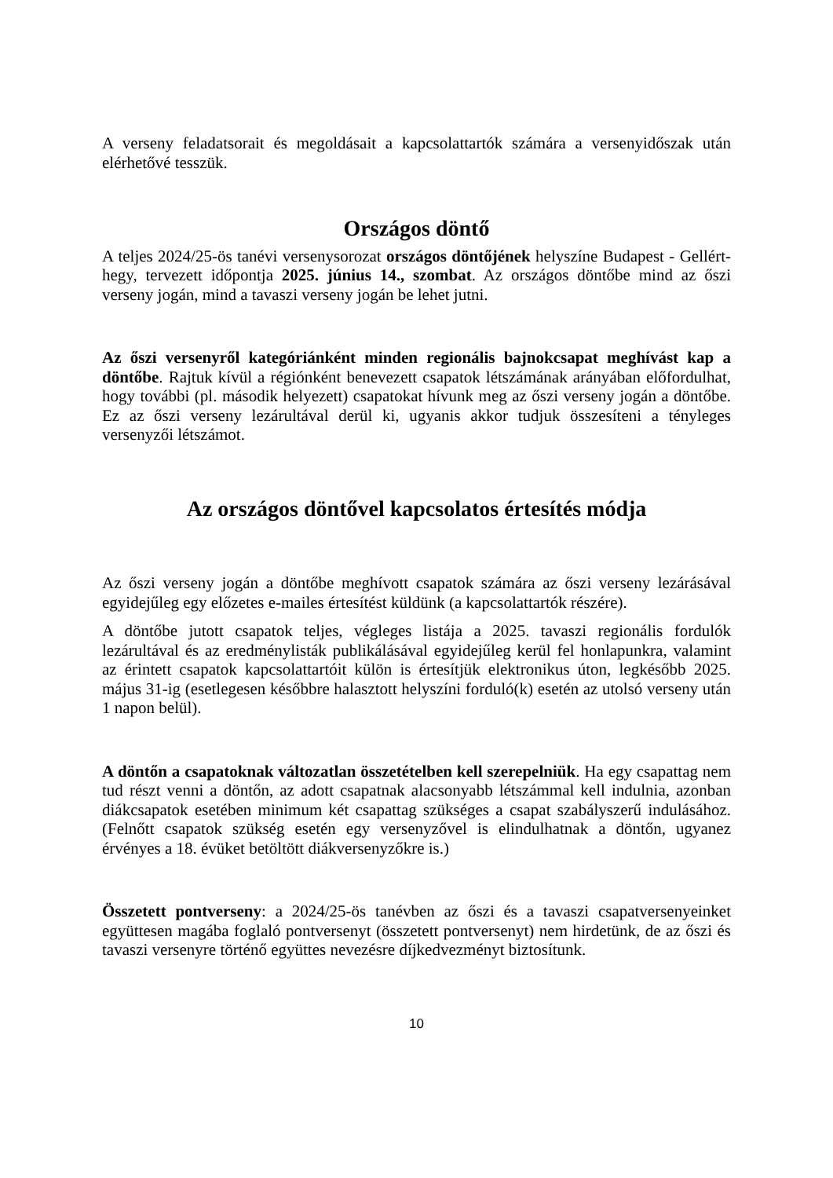A verseny feladatsorait és megoldásait a kapcsolattartók számára a versenyidőszak után elérhetővé tesszük.
Országos döntő
A teljes 2024/25-ös tanévi versenysorozat országos döntőjének helyszíne Budapest - Gellért-hegy, tervezett időpontja 2025. június 14., szombat. Az országos döntőbe mind az őszi verseny jogán, mind a tavaszi verseny jogán be lehet jutni.
Az őszi versenyről kategóriánként minden regionális bajnokcsapat meghívást kap a döntőbe. Rajtuk kívül a régiónként benevezett csapatok létszámának arányában előfordulhat, hogy további (pl. második helyezett) csapatokat hívunk meg az őszi verseny jogán a döntőbe. Ez az őszi verseny lezárultával derül ki, ugyanis akkor tudjuk összesíteni a tényleges versenyzői létszámot.
Az országos döntővel kapcsolatos értesítés módja
Az őszi verseny jogán a döntőbe meghívott csapatok számára az őszi verseny lezárásával egyidejűleg egy előzetes e-mailes értesítést küldünk (a kapcsolattartók részére).
A döntőbe jutott csapatok teljes, végleges listája a 2025. tavaszi regionális fordulók lezárultával és az eredménylisták publikálásával egyidejűleg kerül fel honlapunkra, valamint az érintett csapatok kapcsolattartóit külön is értesítjük elektronikus úton, legkésőbb 2025. május 31-ig (esetlegesen későbbre halasztott helyszíni forduló(k) esetén az utolsó verseny után 1 napon belül).
A döntőn a csapatoknak változatlan összetételben kell szerepelniük. Ha egy csapattag nem tud részt venni a döntőn, az adott csapatnak alacsonyabb létszámmal kell indulnia, azonban diákcsapatok esetében minimum két csapattag szükséges a csapat szabályszerű indulásához. (Felnőtt csapatok szükség esetén egy versenyzővel is elindulhatnak a döntőn, ugyanez érvényes a 18. évüket betöltött diákversenyzőkre is.)
Összetett pontverseny: a 2024/25-ös tanévben az őszi és a tavaszi csapatversenyeinket együttesen magába foglaló pontversenyt (összetett pontversenyt) nem hirdetünk, de az őszi és tavaszi versenyre történő együttes nevezésre díjkedvezményt biztosítunk.
10